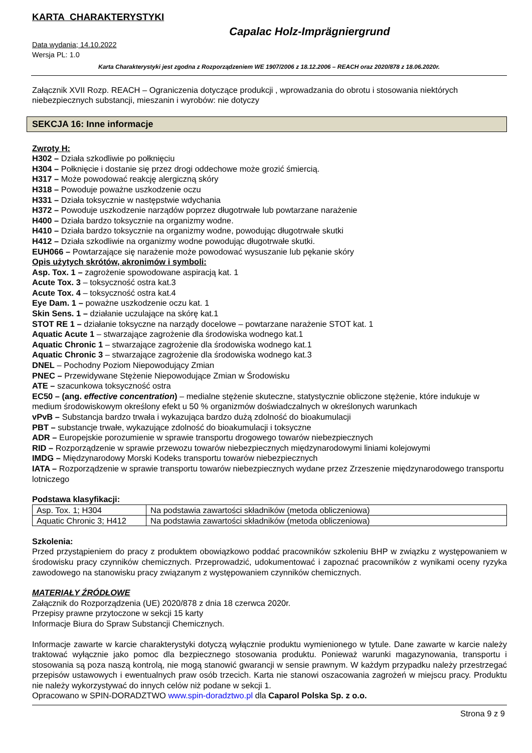KARTA CHARAKTERYSTYKI
Capalac Holz-Imprägniergrund
Data wydania; 14.10.2022
Wersja PL: 1.0
Karta Charakterystyki jest zgodna z Rozporządzeniem WE 1907/2006 z 18.12.2006 – REACH oraz 2020/878 z 18.06.2020r.
Załącznik XVII Rozp. REACH – Ograniczenia dotyczące produkcji , wprowadzania do obrotu i stosowania niektórych niebezpiecznych substancji, mieszanin i wyrobów: nie dotyczy
SEKCJA 16: Inne informacje
Zwroty H:
H302 – Działa szkodliwie po połknięciu
H304 – Połknięcie i dostanie się przez drogi oddechowe może grozić śmiercią.
H317 – Może powodować reakcję alergiczną skóry
H318 – Powoduje poważne uszkodzenie oczu
H331 – Działa toksycznie w następstwie wdychania
H372 – Powoduje uszkodzenie narządów poprzez długotrwałe lub powtarzane narażenie
H400 – Działa bardzo toksycznie na organizmy wodne.
H410 – Działa bardzo toksycznie na organizmy wodne, powodując długotrwałe skutki
H412 – Działa szkodliwie na organizmy wodne powodując długotrwałe skutki.
EUH066 – Powtarzające się narażenie może powodować wysuszanie lub pękanie skóry
Opis użytych skrótów, akronimów i symboli:
Asp. Tox. 1 – zagrożenie spowodowane aspiracją kat. 1
Acute Tox. 3 – toksyczność ostra kat.3
Acute Tox. 4 – toksyczność ostra kat.4
Eye Dam. 1 – poważne uszkodzenie oczu kat. 1
Skin Sens. 1 – działanie uczulające na skórę kat.1
STOT RE 1 – działanie toksyczne na narządy docelowe – powtarzane narażenie STOT kat. 1
Aquatic Acute 1 – stwarzające zagrożenie dla środowiska wodnego kat.1
Aquatic Chronic 1 – stwarzające zagrożenie dla środowiska wodnego kat.1
Aquatic Chronic 3 – stwarzające zagrożenie dla środowiska wodnego kat.3
DNEL – Pochodny Poziom Niepowodujący Zmian
PNEC – Przewidywane Stężenie Niepowodujące Zmian w Środowisku
ATE – szacunkowa toksyczność ostra
EC50 – (ang. effective concentration) – medialne stężenie skuteczne, statystycznie obliczone stężenie, które indukuje w medium środowiskowym określony efekt u 50 % organizmów doświadczalnych w określonych warunkach
vPvB – Substancja bardzo trwała i wykazująca bardzo dużą zdolność do bioakumulacji
PBT – substancje trwałe, wykazujące zdolność do bioakumulacji i toksyczne
ADR – Europejskie porozumienie w sprawie transportu drogowego towarów niebezpiecznych
RID – Rozporządzenie w sprawie przewozu towarów niebezpiecznych międzynarodowymi liniami kolejowymi
IMDG – Międzynarodowy Morski Kodeks transportu towarów niebezpiecznych
IATA – Rozporządzenie w sprawie transportu towarów niebezpiecznych wydane przez Zrzeszenie międzynarodowego transportu lotniczego
Podstawa klasyfikacji:
| Asp. Tox. 1; H304 | Na podstawia zawartości składników (metoda obliczeniowa) |
| Aquatic Chronic 3; H412 | Na podstawia zawartości składników (metoda obliczeniowa) |
Szkolenia:
Przed przystąpieniem do pracy z produktem obowiązkowo poddać pracowników szkoleniu BHP w związku z występowaniem w środowisku pracy czynników chemicznych. Przeprowadzić, udokumentować i zapoznać pracowników z wynikami oceny ryzyka zawodowego na stanowisku pracy związanym z występowaniem czynników chemicznych.
MATERIAŁY ŹRÓDŁOWE
Załącznik do Rozporządzenia (UE) 2020/878 z dnia 18 czerwca 2020r.
Przepisy prawne przytoczone w sekcji 15 karty
Informacje Biura do Spraw Substancji Chemicznych.
Informacje zawarte w karcie charakterystyki dotyczą wyłącznie produktu wymienionego w tytule. Dane zawarte w karcie należy traktować wyłącznie jako pomoc dla bezpiecznego stosowania produktu. Ponieważ warunki magazynowania, transportu i stosowania są poza naszą kontrolą, nie mogą stanowić gwarancji w sensie prawnym. W każdym przypadku należy przestrzegać przepisów ustawowych i ewentualnych praw osób trzecich. Karta nie stanowi oszacowania zagrożeń w miejscu pracy. Produktu nie należy wykorzystywać do innych celów niż podane w sekcji 1.
Opracowano w SPIN-DORADZTWO www.spin-doradztwo.pl dla Caparol Polska Sp. z o.o.
Strona 9 z 9